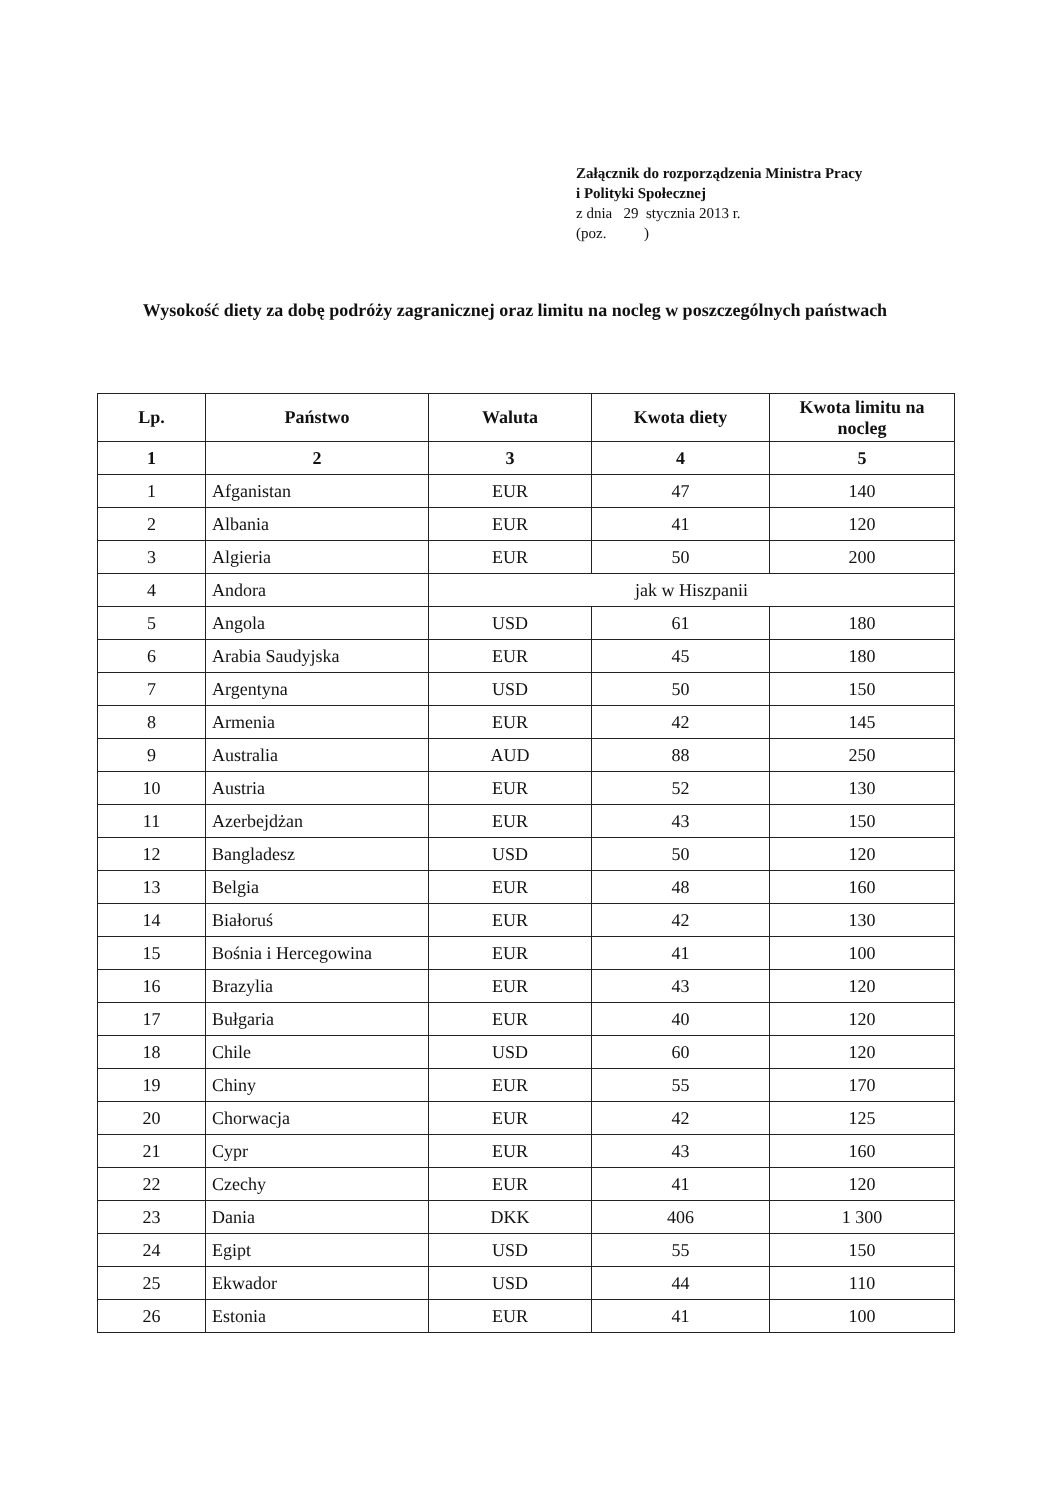Załącznik do rozporządzenia Ministra Pracy
i Polityki Społecznej
z dnia 29 stycznia 2013 r.
(poz. )
Wysokość diety za dobę podróży zagranicznej oraz limitu na nocleg w poszczególnych państwach
| Lp. | Państwo | Waluta | Kwota diety | Kwota limitu na nocleg |
| --- | --- | --- | --- | --- |
| 1 | 2 | 3 | 4 | 5 |
| 1 | Afganistan | EUR | 47 | 140 |
| 2 | Albania | EUR | 41 | 120 |
| 3 | Algieria | EUR | 50 | 200 |
| 4 | Andora | jak w Hiszpanii | | |
| 5 | Angola | USD | 61 | 180 |
| 6 | Arabia Saudyjska | EUR | 45 | 180 |
| 7 | Argentyna | USD | 50 | 150 |
| 8 | Armenia | EUR | 42 | 145 |
| 9 | Australia | AUD | 88 | 250 |
| 10 | Austria | EUR | 52 | 130 |
| 11 | Azerbejdżan | EUR | 43 | 150 |
| 12 | Bangladesz | USD | 50 | 120 |
| 13 | Belgia | EUR | 48 | 160 |
| 14 | Białoruś | EUR | 42 | 130 |
| 15 | Bośnia i Hercegowina | EUR | 41 | 100 |
| 16 | Brazylia | EUR | 43 | 120 |
| 17 | Bułgaria | EUR | 40 | 120 |
| 18 | Chile | USD | 60 | 120 |
| 19 | Chiny | EUR | 55 | 170 |
| 20 | Chorwacja | EUR | 42 | 125 |
| 21 | Cypr | EUR | 43 | 160 |
| 22 | Czechy | EUR | 41 | 120 |
| 23 | Dania | DKK | 406 | 1 300 |
| 24 | Egipt | USD | 55 | 150 |
| 25 | Ekwador | USD | 44 | 110 |
| 26 | Estonia | EUR | 41 | 100 |